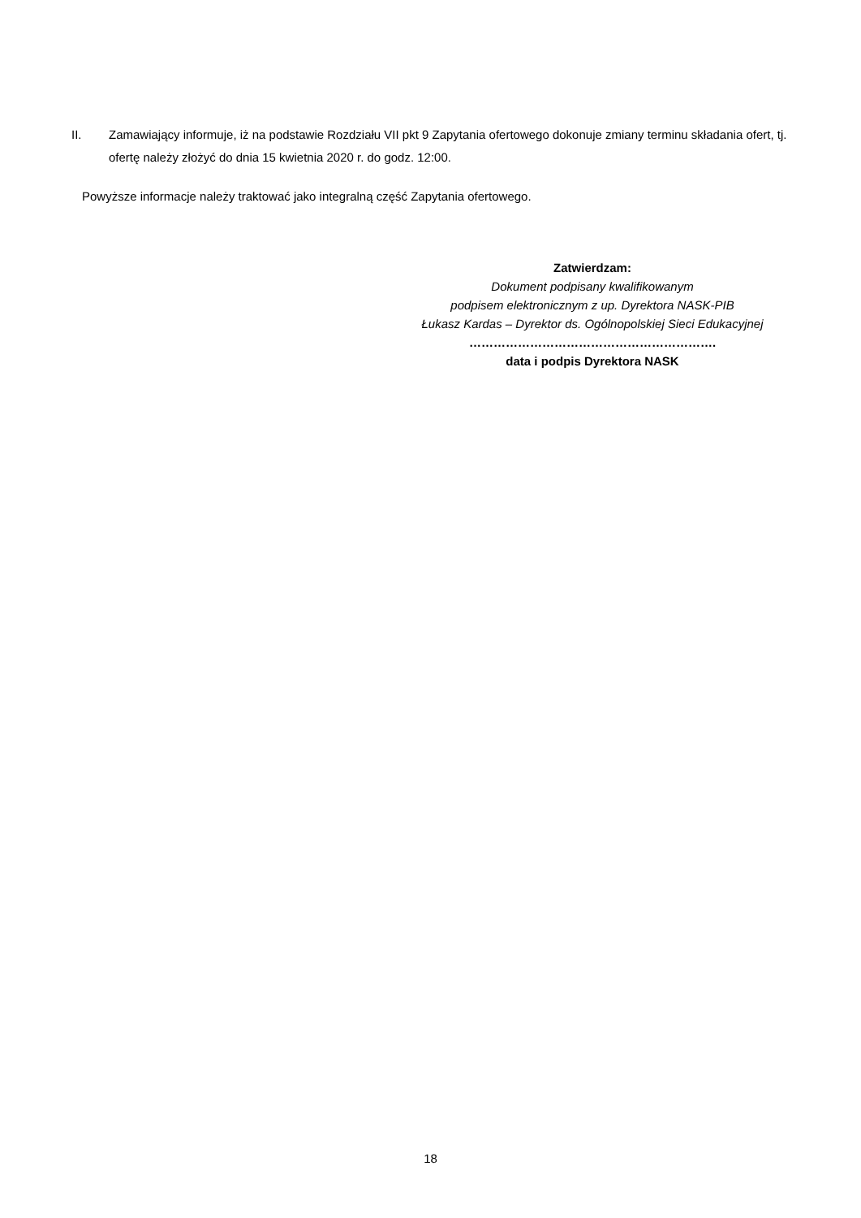II. Zamawiający informuje, iż na podstawie Rozdziału VII pkt 9 Zapytania ofertowego dokonuje zmiany terminu składania ofert, tj. ofertę należy złożyć do dnia 15 kwietnia 2020 r. do godz. 12:00.
Powyższe informacje należy traktować jako integralną część Zapytania ofertowego.
Zatwierdzam:
Dokument podpisany kwalifikowanym
podpisem elektronicznym z up. Dyrektora NASK-PIB
Łukasz Kardas – Dyrektor ds. Ogólnopolskiej Sieci Edukacyjnej
…………………………………………………….
data i podpis Dyrektora NASK
18